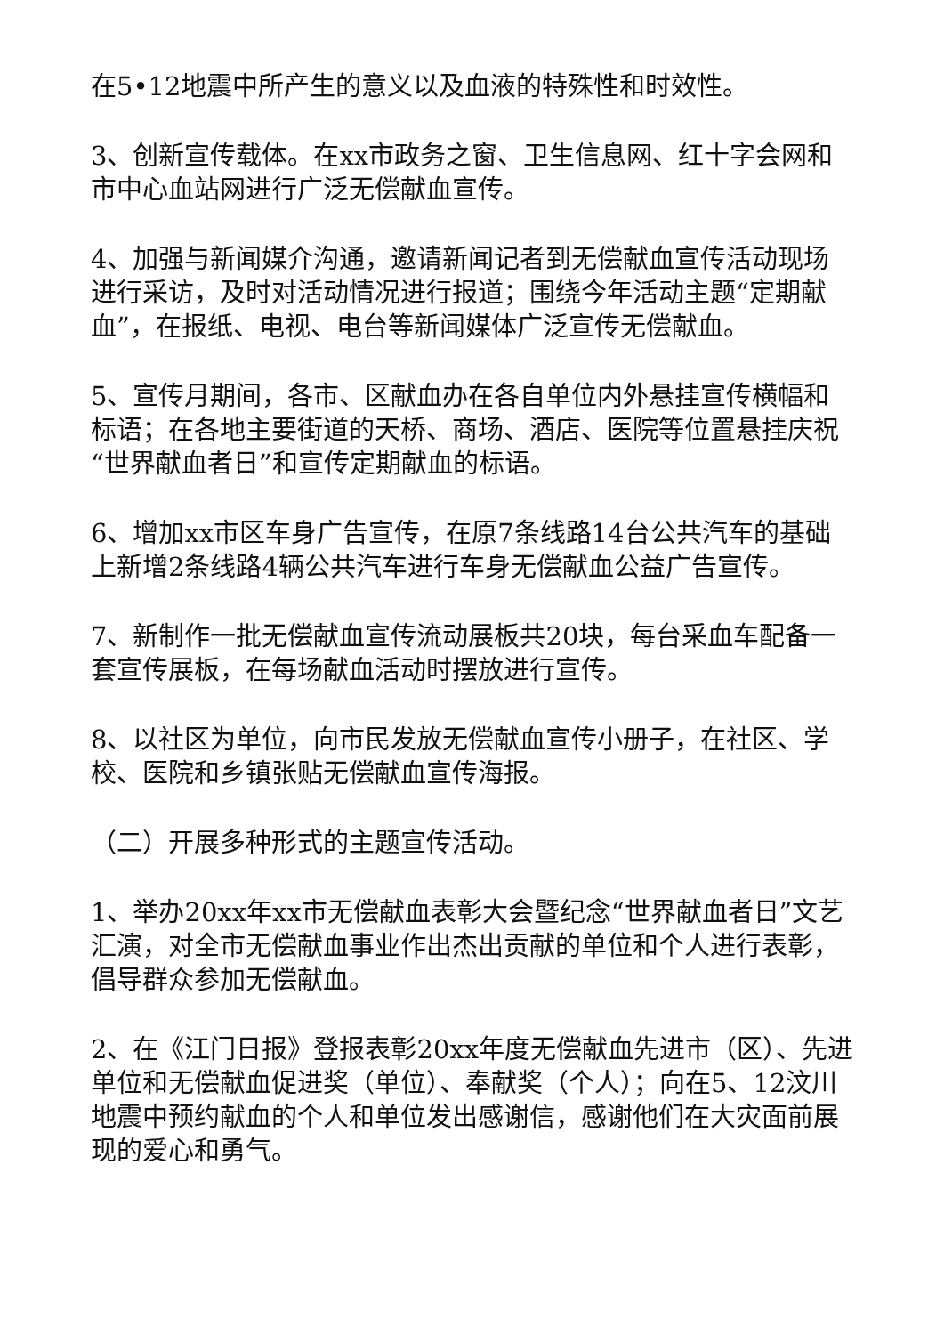在5•12地震中所产生的意义以及血液的特殊性和时效性。
3、创新宣传载体。在xx市政务之窗、卫生信息网、红十字会网和市中心血站网进行广泛无偿献血宣传。
4、加强与新闻媒介沟通，邀请新闻记者到无偿献血宣传活动现场进行采访，及时对活动情况进行报道；围绕今年活动主题“定期献血”，在报纸、电视、电台等新闻媒体广泛宣传无偿献血。
5、宣传月期间，各市、区献血办在各自单位内外悬挂宣传横幅和标语；在各地主要街道的天桥、商场、酒店、医院等位置悬挂庆祝“世界献血者日”和宣传定期献血的标语。
6、增加xx市区车身广告宣传，在原7条线路14台公共汽车的基础上新增2条线路4辆公共汽车进行车身无偿献血公益广告宣传。
7、新制作一批无偿献血宣传流动展板共20块，每台采血车配备一套宣传展板，在每场献血活动时摆放进行宣传。
8、以社区为单位，向市民发放无偿献血宣传小册子，在社区、学校、医院和乡镇张贴无偿献血宣传海报。
（二）开展多种形式的主题宣传活动。
1、举办20xx年xx市无偿献血表彰大会暨纪念“世界献血者日”文艺汇演，对全市无偿献血事业作出杰出贡献的单位和个人进行表彰，倡导群众参加无偿献血。
2、在《江门日报》登报表彰20xx年度无偿献血先进市（区）、先进单位和无偿献血促进奖（单位）、奉献奖（个人）；向在5、12汶川地震中预约献血的个人和单位发出感谢信，感谢他们在大灾面前展现的爱心和勇气。